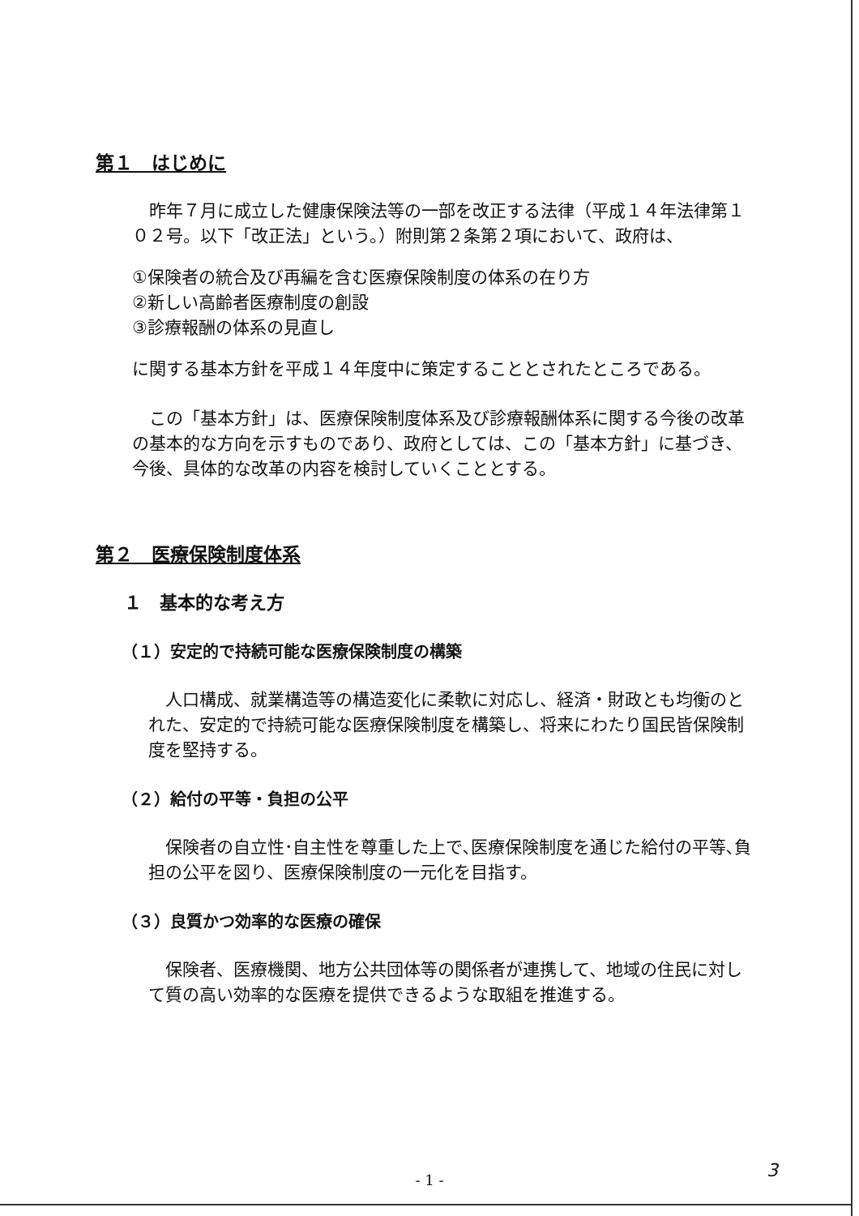第１　はじめに
昨年７月に成立した健康保険法等の一部を改正する法律（平成１４年法律第１０２号。以下「改正法」という。）附則第２条第２項において、政府は、
①保険者の統合及び再編を含む医療保険制度の体系の在り方
②新しい高齢者医療制度の創設
③診療報酬の体系の見直し
に関する基本方針を平成１４年度中に策定することとされたところである。
この「基本方針」は、医療保険制度体系及び診療報酬体系に関する今後の改革の基本的な方向を示すものであり、政府としては、この「基本方針」に基づき、今後、具体的な改革の内容を検討していくこととする。
第２　医療保険制度体系
１　基本的な考え方
（１）安定的で持続可能な医療保険制度の構築
人口構成、就業構造等の構造変化に柔軟に対応し、経済・財政とも均衡のとれた、安定的で持続可能な医療保険制度を構築し、将来にわたり国民皆保険制度を堅持する。
（２）給付の平等・負担の公平
保険者の自立性･自主性を尊重した上で､医療保険制度を通じた給付の平等､負担の公平を図り、医療保険制度の一元化を目指す。
（３）良質かつ効率的な医療の確保
保険者、医療機関、地方公共団体等の関係者が連携して、地域の住民に対して質の高い効率的な医療を提供できるような取組を推進する。
- 1 - 3